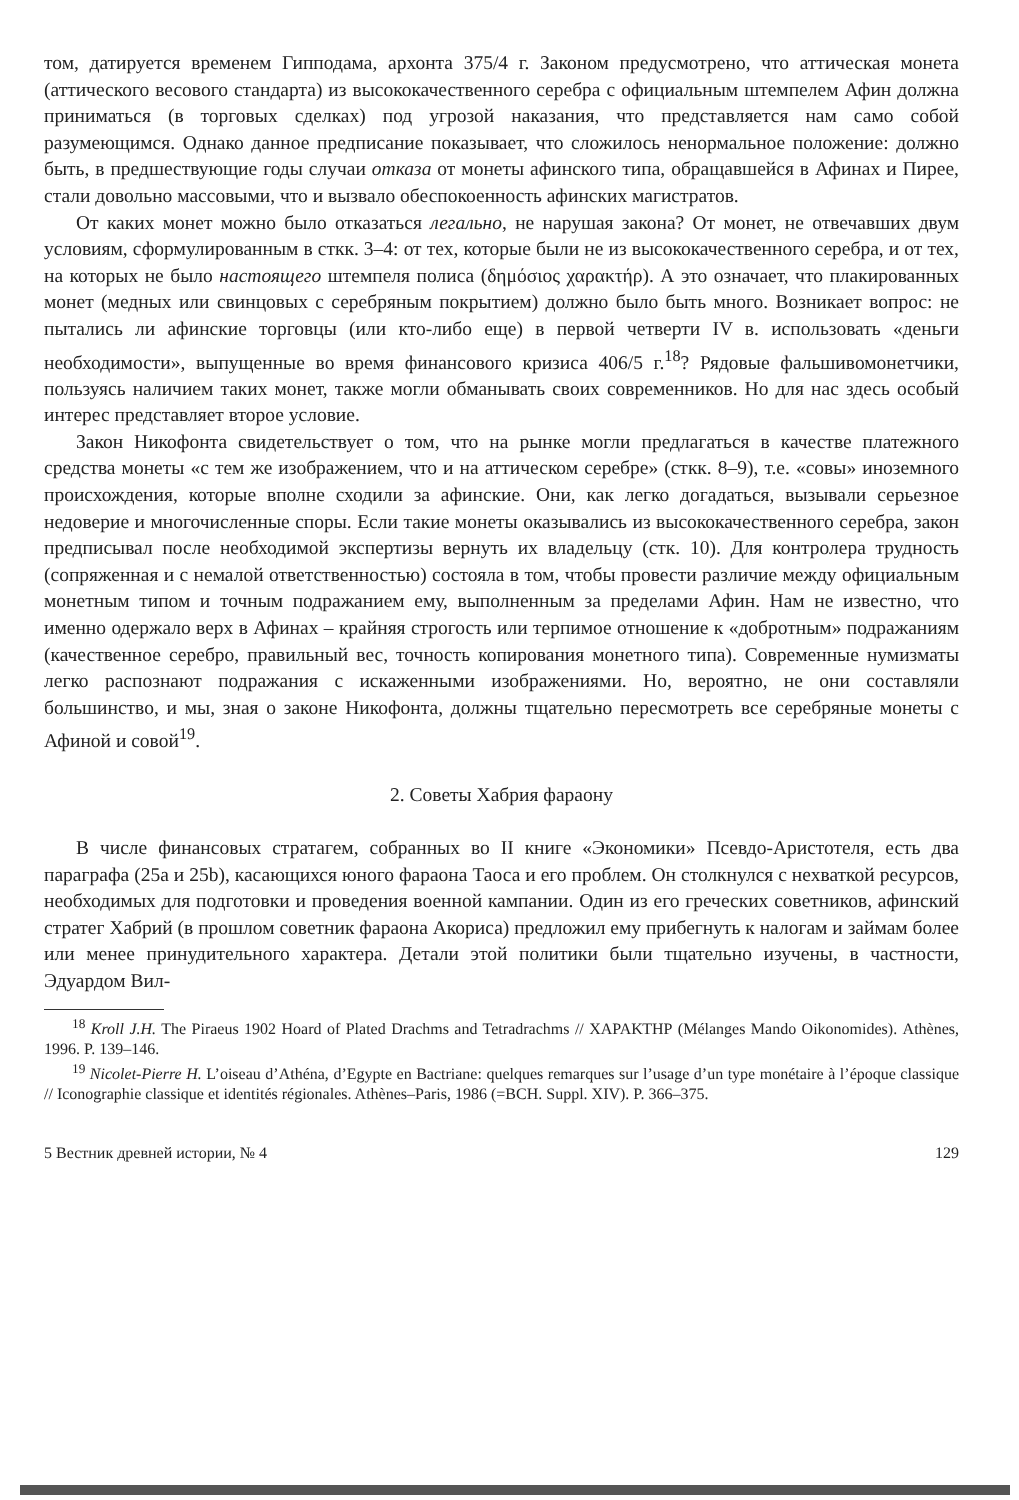том, датируется временем Гипподама, архонта 375/4 г. Законом предусмотрено, что аттическая монета (аттического весового стандарта) из высококачественного серебра с официальным штемпелем Афин должна приниматься (в торговых сделках) под угрозой наказания, что представляется нам само собой разумеющимся. Однако данное предписание показывает, что сложилось ненормальное положение: должно быть, в предшествующие годы случаи отказа от монеты афинского типа, обращавшейся в Афинах и Пирее, стали довольно массовыми, что и вызвало обеспокоенность афинских магистратов.
От каких монет можно было отказаться легально, не нарушая закона? От монет, не отвечавших двум условиям, сформулированным в сткк. 3–4: от тех, которые были не из высококачественного серебра, и от тех, на которых не было настоящего штемпеля полиса (δημόσιος χαρακτήρ). А это означает, что плакированных монет (медных или свинцовых с серебряным покрытием) должно было быть много. Возникает вопрос: не пытались ли афинские торговцы (или кто-либо еще) в первой четверти IV в. использовать «деньги необходимости», выпущенные во время финансового кризиса 406/5 г.<sup>18</sup>? Рядовые фальшивомонетчики, пользуясь наличием таких монет, также могли обманывать своих современников. Но для нас здесь особый интерес представляет второе условие.
Закон Никофонта свидетельствует о том, что на рынке могли предлагаться в качестве платежного средства монеты «с тем же изображением, что и на аттическом серебре» (сткк. 8–9), т.е. «совы» иноземного происхождения, которые вполне сходили за афинские. Они, как легко догадаться, вызывали серьезное недоверие и многочисленные споры. Если такие монеты оказывались из высококачественного серебра, закон предписывал после необходимой экспертизы вернуть их владельцу (стк. 10). Для контролера трудность (сопряженная и с немалой ответственностью) состояла в том, чтобы провести различие между официальным монетным типом и точным подражанием ему, выполненным за пределами Афин. Нам не известно, что именно одержало верх в Афинах – крайняя строгость или терпимое отношение к «добротным» подражаниям (качественное серебро, правильный вес, точность копирования монетного типа). Современные нумизматы легко распознают подражания с искаженными изображениями. Но, вероятно, не они составляли большинство, и мы, зная о законе Никофонта, должны тщательно пересмотреть все серебряные монеты с Афиной и совой<sup>19</sup>.
2. Советы Хабрия фараону
В числе финансовых стратагем, собранных во II книге «Экономики» Псевдо-Аристотеля, есть два параграфа (25a и 25b), касающихся юного фараона Таоса и его проблем. Он столкнулся с нехваткой ресурсов, необходимых для подготовки и проведения военной кампании. Один из его греческих советников, афинский стратег Хабрий (в прошлом советник фараона Акориса) предложил ему прибегнуть к налогам и займам более или менее принудительного характера. Детали этой политики были тщательно изучены, в частности, Эдуардом Вил-
<sup>18</sup> Kroll J.H. The Piraeus 1902 Hoard of Plated Drachms and Tetradrachms // ΧΑΡΑΚΤΗΡ (Mélanges Mando Oikonomides). Athènes, 1996. P. 139–146.
<sup>19</sup> Nicolet-Pierre H. L’oiseau d’Athéna, d’Egypte en Bactriane: quelques remarques sur l’usage d’un type monétaire à l’époque classique // Iconographie classique et identités régionales. Athènes–Paris, 1986 (=BCH. Suppl. XIV). P. 366–375.
5 Вестник древней истории, № 4 129